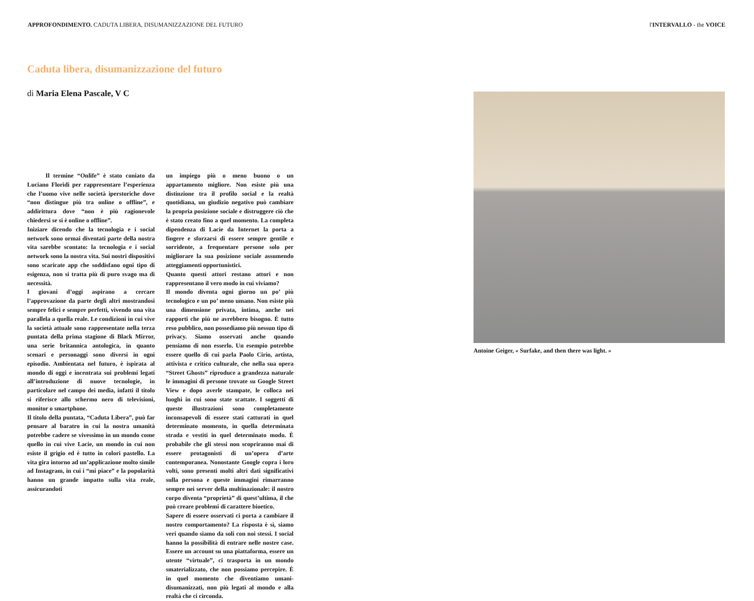APPROFONDIMENTO. CADUTA LIBERA, DISUMANIZZAZIONE DEL FUTURO
l'INTERVALLO - the VOICE
Caduta libera, disumanizzazione del futuro
di Maria Elena Pascale, V C
   Il termine “Onlife” è stato coniato da Luciano Floridi per rappresentare l’esperienza che l’uomo vive nelle società iperstoriche dove “non distingue più tra online o offline”, e addirittura dove “non è più ragionevole chiedersi se si è online o offline”.
Iniziare dicendo che la tecnologia e i social network sono ormai diventati parte della nostra vita sarebbe scontato: la tecnologia e i social network sono la nostra vita. Sui nostri dispositivi sono scaricate app che soddisfano ogni tipo di esigenza, non si tratta più di puro svago ma di necessità.
I giovani d’oggi aspirano a cercare l’approvazione da parte degli altri mostrandosi sempre felici e sempre perfetti, vivendo una vita parallela a quella reale. Le condizioni in cui vive la società attuale sono rappresentate nella terza puntata della prima stagione di Black Mirror, una serie britannica antologica, in quanto scenari e personaggi sono diversi in ogni episodio. Ambientata nel futuro, è ispirata al mondo di oggi e incentrata sui problemi legati all’introduzione di nuove tecnologie, in particolare nel campo dei media, infatti il titolo si riferisce allo schermo nero di televisioni, monitor o smartphone.
Il titolo della puntata, “Caduta Libera”, può far pensare al baratro in cui la nostra umanità potrebbe cadere se vivessimo in un mondo come quello in cui vive Lacie, un mondo in cui non esiste il grigio ed è tutto in colori pastello. La vita gira intorno ad un’applicazione molto simile ad Instagram, in cui i “mi piace” e la popolarità hanno un grande impatto sulla vita reale, assicurandoti
un impiego più o meno buono o un appartamento migliore. Non esiste più una distinzione tra il profilo social e la realtà quotidiana, un giudizio negativo può cambiare la propria posizione sociale e distruggere ciò che è stato creato fino a quel momento. La completa dipendenza di Lacie da Internet la porta a fingere e sforzarsi di essere sempre gentile e sorridente, a frequentare persone solo per migliorare la sua posizione sociale assumendo atteggiamenti opportunistici.
Quanto questi attori restano attori e non rappresentano il vero modo in cui viviamo?
Il mondo diventa ogni giorno un po’ più tecnologico e un po’ meno umano. Non esiste più una dimensione privata, intima, anche nei rapporti che più ne avrebbero bisogno. È tutto reso pubblico, non possediamo più nessun tipo di privacy. Siamo osservati anche quando pensiamo di non esserlo. Un esempio potrebbe essere quello di cui parla Paolo Cirio, artista, attivista e critico culturale, che nella sua opera “Street Ghosts” riproduce a grandezza naturale le immagini di persone trovate su Google Street View e dopo averle stampate, le colloca nei luoghi in cui sono state scattate. I soggetti di queste illustrazioni sono completamente inconsapevoli di essere stati catturati in quel determinato momento, in quella determinata strada e vestiti in quel determinato modo. È probabile che gli stessi non scopriranno mai di essere protagonisti di un’opera d’arte contemporanea. Nonostante Google copra i loro volti, sono presenti molti altri dati significativi sulla persona e queste immagini rimarranno sempre nei server della multinazionale: il nostro corpo diventa “proprietà” di quest’ultima, il che può creare problemi di carattere bioetico.
Sapere di essere osservati ci porta a cambiare il nostro comportamento? La risposta è sì, siamo veri quando siamo da soli con noi stessi. I social hanno la possibilità di entrare nelle nostre case. Essere un account su una piattaforma, essere un utente “virtuale”, ci trasporta in un mondo smaterializzato, che non possiamo percepire. È in quel momento che diventiamo umani-disumanizzati, non più legati al mondo e alla realtà che ci circonda.
Antoine Geiger, « Surfake, and then there was light. »